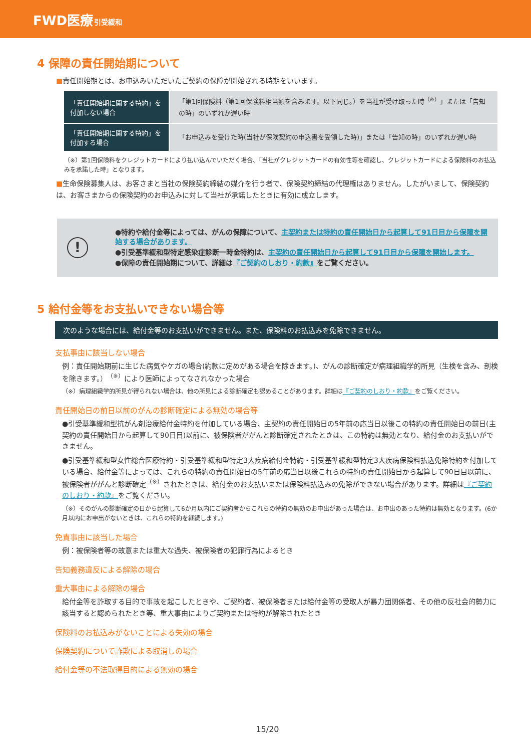FWD医療 引受緩和
4 保障の責任開始期について
■責任開始期とは、お申込みいただいたご契約の保障が開始される時期をいいます。
| 「責任開始期に関する特約」を付加しない場合 | 「第1回保険料（第1回保険料相当額を含みます。以下同じ。）を当社が受け取った時<sup>（※）</sup>」または「告知の時」のいずれか遅い時 |
| 「責任開始期に関する特約」を付加する場合 | 「お申込みを受けた時(当社が保険契約の申込書を受領した時)」または「告知の時」のいずれか遅い時 |
（※）第1回保険料をクレジットカードにより払い込んでいただく場合、「当社がクレジットカードの有効性等を確認し、クレジットカードによる保険料のお払込みを承諾した時」となります。
■生命保険募集人は、お客さまと当社の保険契約締結の媒介を行う者で、保険契約締結の代理権はありません。したがいまして、保険契約は、お客さまからの保険契約のお申込みに対して当社が承諾したときに有効に成立します。
!
●特約や給付金等によっては、がんの保障について、主契約または特約の責任開始日から起算して91日目から保障を開始する場合があります。
●引受基準緩和型特定感染症診断一時金特約は、主契約の責任開始日から起算して91日目から保障を開始します。
●保障の責任開始期について、詳細は『ご契約のしおり・約款』をご覧ください。
5 給付金等をお支払いできない場合等
次のような場合には、給付金等のお支払いができません。また、保険料のお払込みを免除できません。
支払事由に該当しない場合
例：責任開始期前に生じた病気やケガの場合(約款に定めがある場合を除きます。)、がんの診断確定が病理組織学的所見（生検を含み、剖検を除きます。）<sup>（※）</sup>により医師によってなされなかった場合
（※）病理組織学的所見が得られない場合は、他の所見による診断確定も認めることがあります。詳細は『ご契約のしおり・約款』をご覧ください。
責任開始日の前日以前のがんの診断確定による無効の場合等
●引受基準緩和型抗がん剤治療給付金特約を付加している場合、主契約の責任開始日の5年前の応当日以後この特約の責任開始日の前日(主契約の責任開始日から起算して90日目)以前に、被保険者ががんと診断確定されたときは、この特約は無効となり、給付金のお支払いができません。
●引受基準緩和型女性総合医療特約・引受基準緩和型特定3大疾病給付金特約・引受基準緩和型特定3大疾病保険料払込免除特約を付加している場合、給付金等によっては、これらの特約の責任開始日の5年前の応当日以後これらの特約の責任開始日から起算して90日目以前に、被保険者ががんと診断確定<sup>（※）</sup>されたときは、給付金のお支払いまたは保険料払込みの免除ができない場合があります。詳細は『ご契約のしおり・約款』をご覧ください。
（※）そのがんの診断確定の日から起算して6か月以内にご契約者からこれらの特約の無効のお申出があった場合は、お申出のあった特約は無効となります。(6か月以内にお申出がないときは、これらの特約を継続します。)
免責事由に該当した場合
例：被保険者等の故意または重大な過失、被保険者の犯罪行為によるとき
告知義務違反による解除の場合
重大事由による解除の場合
給付金等を詐取する目的で事故を起こしたときや、ご契約者、被保険者または給付金等の受取人が暴力団関係者、その他の反社会的勢力に該当すると認められたとき等、重大事由によりご契約または特約が解除されたとき
保険料のお払込みがないことによる失効の場合
保険契約について詐欺による取消しの場合
給付金等の不法取得目的による無効の場合
15/20